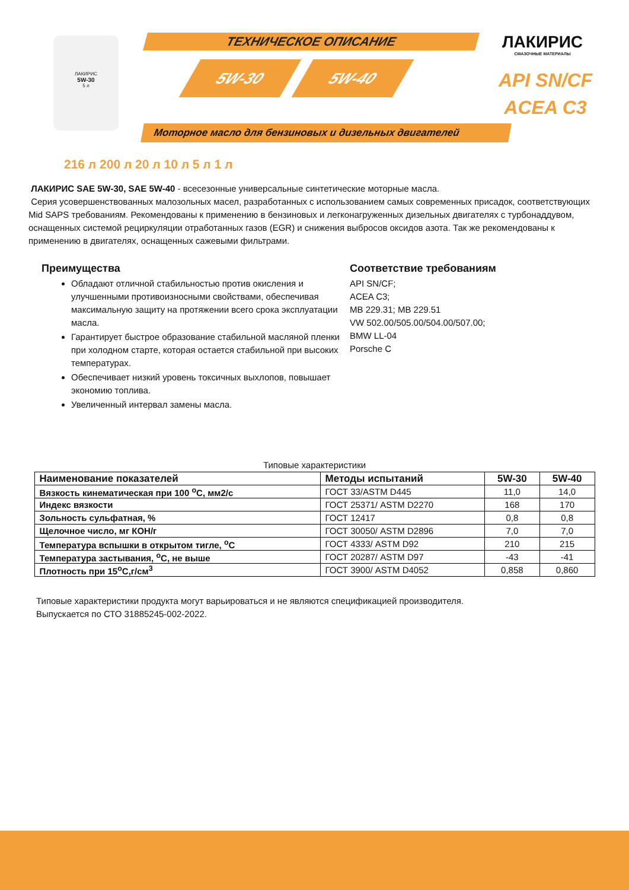ЛАКИРИС
5W-30
5 л
ТЕХНИЧЕСКОЕ ОПИСАНИЕ
5W-30 5W-40
ЛАКИРИС
СМАЗОЧНЫЕ МАТЕРИАЛЫ
API SN/CF
ACEA C3
Моторное масло для бензиновых и дизельных двигателей
216 л 200 л 20 л 10 л 5 л 1 л
ЛАКИРИС SAE 5W-30, SAE 5W-40 - всесезонные универсальные синтетические моторные масла.
Серия усовершенствованных малозольных масел, разработанных с использованием самых современных присадок, соответствующих Mid SAPS требованиям. Рекомендованы к применению в бензиновых и легконагруженных дизельных двигателях с турбонаддувом, оснащенных системой рециркуляции отработанных газов (EGR) и снижения выбросов оксидов азота. Так же рекомендованы к применению в двигателях, оснащенных сажевыми фильтрами.
Преимущества
Обладают отличной стабильностью против окисления и улучшенными противоизносными свойствами, обеспечивая максимальную защиту на протяжении всего срока эксплуатации масла.
Гарантирует быстрое образование стабильной масляной пленки при холодном старте, которая остается стабильной при высоких температурах.
Обеспечивает низкий уровень токсичных выхлопов, повышает экономию топлива.
Увеличенный интервал замены масла.
Соответствие требованиям
API SN/CF;
ACEA C3;
MB 229.31; MB 229.51
VW 502.00/505.00/504.00/507.00;
BMW LL-04
Porsche C
Типовые характеристики
| Наименование показателей | Методы испытаний | 5W-30 | 5W-40 |
| --- | --- | --- | --- |
| Вязкость кинематическая при 100 <sup>о</sup>С, мм2/с | ГОСТ 33/ASTM D445 | 11,0 | 14,0 |
| Индекс вязкости | ГОСТ 25371/ ASTM D2270 | 168 | 170 |
| Зольность сульфатная, % | ГОСТ 12417 | 0,8 | 0,8 |
| Щелочное число, мг КОН/г | ГОСТ 30050/ ASTM D2896 | 7,0 | 7,0 |
| Температура вспышки в открытом тигле, <sup>о</sup>С | ГОСТ 4333/ ASTM D92 | 210 | 215 |
| Температура застывания, <sup>о</sup>С, не выше | ГОСТ 20287/ ASTM D97 | -43 | -41 |
| Плотность при 15<sup>о</sup>С,г/см<sup>3</sup> | ГОСТ 3900/ ASTM D4052 | 0,858 | 0,860 |
Типовые характеристики продукта могут варьироваться и не являются спецификацией производителя.
Выпускается по СТО 31885245-002-2022.